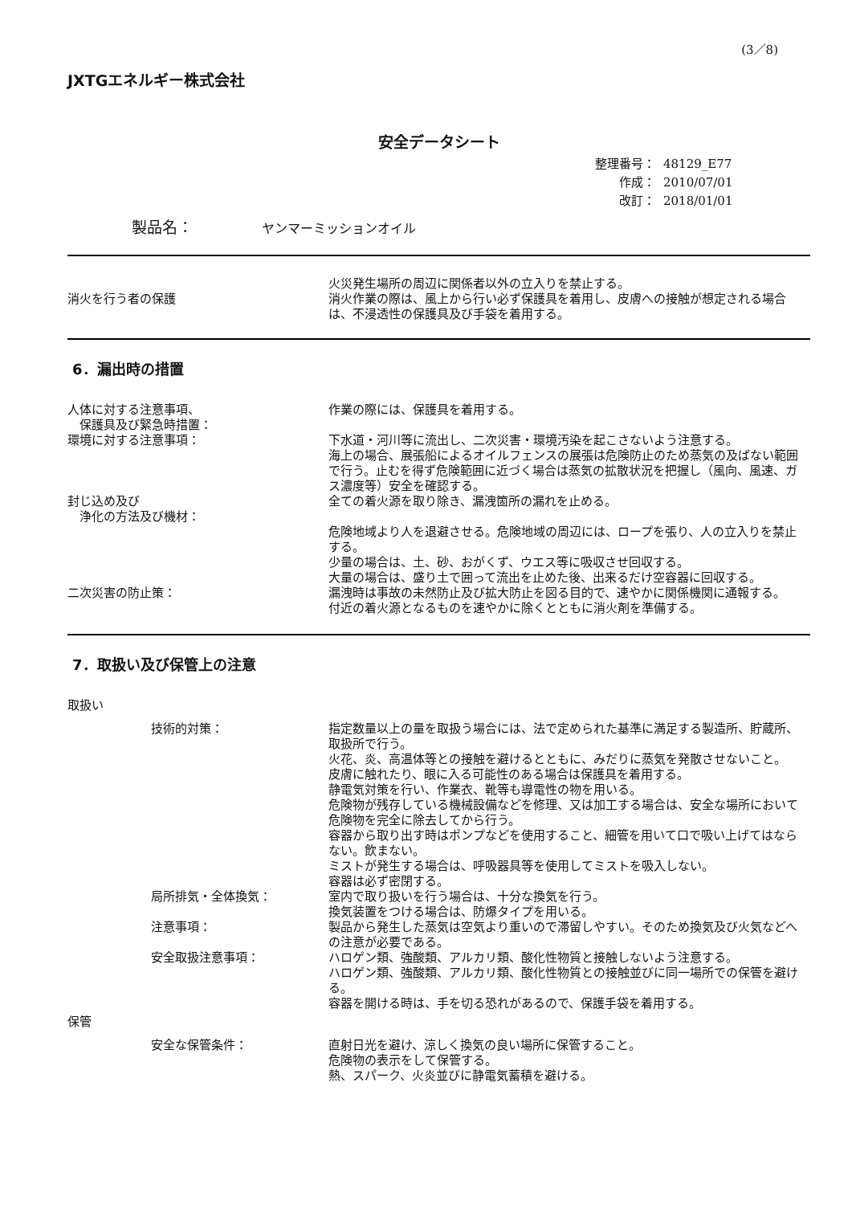(3／8)
JXTGエネルギー株式会社
安全データシート
整理番号： 48129_E77
作成： 2010/07/01
改訂： 2018/01/01
製品名： ヤンマーミッションオイル
消火を行う者の保護 火災発生場所の周辺に関係者以外の立入りを禁止する。
消火作業の際は、風上から行い必ず保護具を着用し、皮膚への接触が想定される場合は、不浸透性の保護具及び手袋を着用する。
6．漏出時の措置
人体に対する注意事項、
　保護具及び緊急時措置：
作業の際には、保護具を着用する。
環境に対する注意事項： 下水道・河川等に流出し、二次災害・環境汚染を起こさないよう注意する。
海上の場合、展張船によるオイルフェンスの展張は危険防止のため蒸気の及ばない範囲で行う。止むを得ず危険範囲に近づく場合は蒸気の拡散状況を把握し（風向、風速、ガス濃度等）安全を確認する。
封じ込め及び
　浄化の方法及び機材：
全ての着火源を取り除き、漏洩箇所の漏れを止める。
危険地域より人を退避させる。危険地域の周辺には、ロープを張り、人の立入りを禁止する。
少量の場合は、土、砂、おがくず、ウエス等に吸収させ回収する。
大量の場合は、盛り土で囲って流出を止めた後、出来るだけ空容器に回収する。
二次災害の防止策： 漏洩時は事故の未然防止及び拡大防止を図る目的で、速やかに関係機関に通報する。
付近の着火源となるものを速やかに除くとともに消火剤を準備する。
7．取扱い及び保管上の注意
取扱い
技術的対策： 指定数量以上の量を取扱う場合には、法で定められた基準に満足する製造所、貯蔵所、取扱所で行う。
火花、炎、高温体等との接触を避けるとともに、みだりに蒸気を発散させないこと。
皮膚に触れたり、眼に入る可能性のある場合は保護具を着用する。
静電気対策を行い、作業衣、靴等も導電性の物を用いる。
危険物が残存している機械設備などを修理、又は加工する場合は、安全な場所において危険物を完全に除去してから行う。
容器から取り出す時はポンプなどを使用すること、細管を用いて口で吸い上げてはならない。飲まない。
ミストが発生する場合は、呼吸器具等を使用してミストを吸入しない。
容器は必ず密閉する。
局所排気・全体換気： 室内で取り扱いを行う場合は、十分な換気を行う。
換気装置をつける場合は、防爆タイプを用いる。
注意事項： 製品から発生した蒸気は空気より重いので滞留しやすい。そのため換気及び火気などへの注意が必要である。
安全取扱注意事項： ハロゲン類、強酸類、アルカリ類、酸化性物質と接触しないよう注意する。
ハロゲン類、強酸類、アルカリ類、酸化性物質との接触並びに同一場所での保管を避ける。
容器を開ける時は、手を切る恐れがあるので、保護手袋を着用する。
保管
安全な保管条件： 直射日光を避け、涼しく換気の良い場所に保管すること。
危険物の表示をして保管する。
熱、スパーク、火炎並びに静電気蓄積を避ける。